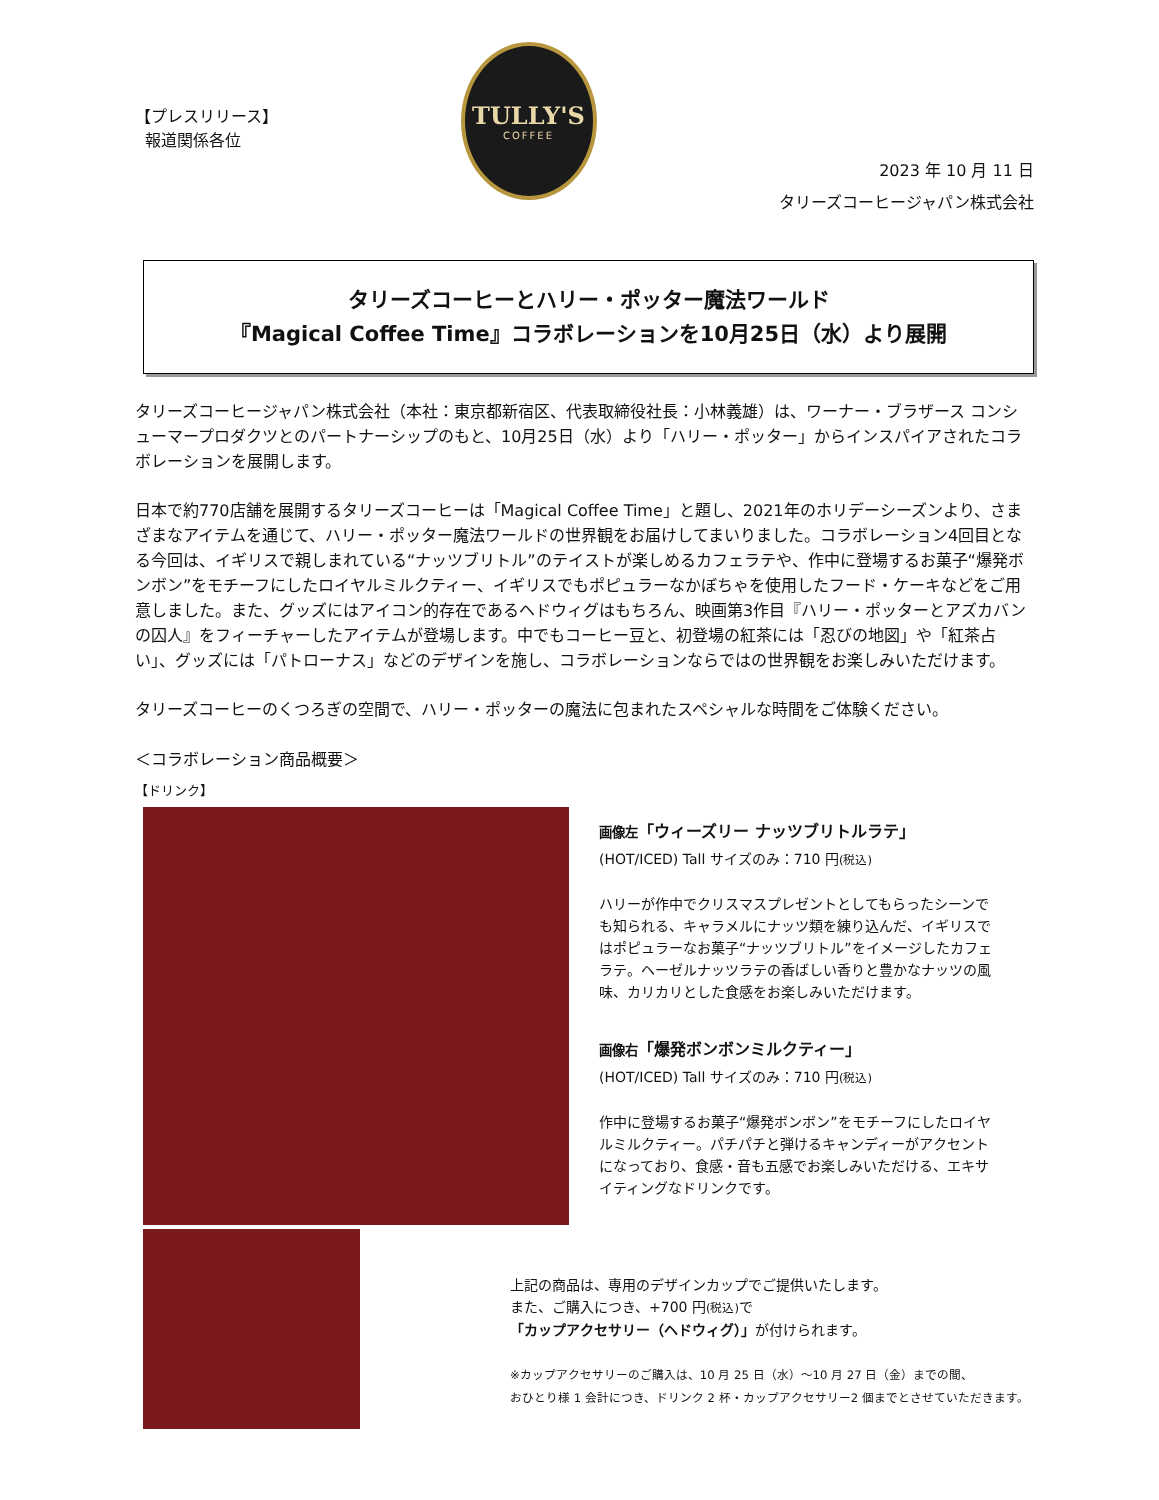【プレスリリース】
報道関係各位
TULLY'S
COFFEE
2023 年 10 月 11 日
タリーズコーヒージャパン株式会社
タリーズコーヒーとハリー・ポッター魔法ワールド
『Magical Coffee Time』コラボレーションを10月25日（水）より展開
タリーズコーヒージャパン株式会社（本社：東京都新宿区、代表取締役社長：小林義雄）は、ワーナー・ブラザース コンシューマープロダクツとのパートナーシップのもと、10月25日（水）より「ハリー・ポッター」からインスパイアされたコラボレーションを展開します。
日本で約770店舗を展開するタリーズコーヒーは「Magical Coffee Time」と題し、2021年のホリデーシーズンより、さまざまなアイテムを通じて、ハリー・ポッター魔法ワールドの世界観をお届けしてまいりました。コラボレーション4回目となる今回は、イギリスで親しまれている“ナッツブリトル”のテイストが楽しめるカフェラテや、作中に登場するお菓子“爆発ボンボン”をモチーフにしたロイヤルミルクティー、イギリスでもポピュラーなかぼちゃを使用したフード・ケーキなどをご用意しました。また、グッズにはアイコン的存在であるヘドウィグはもちろん、映画第3作目『ハリー・ポッターとアズカバンの囚人』をフィーチャーしたアイテムが登場します。中でもコーヒー豆と、初登場の紅茶には「忍びの地図」や「紅茶占い」、グッズには「パトローナス」などのデザインを施し、コラボレーションならではの世界観をお楽しみいただけます。
タリーズコーヒーのくつろぎの空間で、ハリー・ポッターの魔法に包まれたスペシャルな時間をご体験ください。
＜コラボレーション商品概要＞
【ドリンク】
画像左「ウィーズリー ナッツブリトルラテ」
(HOT/ICED) Tall サイズのみ：710 円(税込)
ハリーが作中でクリスマスプレゼントとしてもらったシーンでも知られる、キャラメルにナッツ類を練り込んだ、イギリスではポピュラーなお菓子“ナッツブリトル”をイメージしたカフェラテ。ヘーゼルナッツラテの香ばしい香りと豊かなナッツの風味、カリカリとした食感をお楽しみいただけます。
画像右「爆発ボンボンミルクティー」
(HOT/ICED) Tall サイズのみ：710 円(税込)
作中に登場するお菓子“爆発ボンボン”をモチーフにしたロイヤルミルクティー。パチパチと弾けるキャンディーがアクセントになっており、食感・音も五感でお楽しみいただける、エキサイティングなドリンクです。
上記の商品は、専用のデザインカップでご提供いたします。
また、ご購入につき、+700 円(税込) で
「カップアクセサリー（ヘドウィグ）」が付けられます。
※カップアクセサリーのご購入は、10 月 25 日（水）～10 月 27 日（金）までの間、
おひとり様 1 会計につき、ドリンク 2 杯・カップアクセサリー2 個までとさせていただきます。